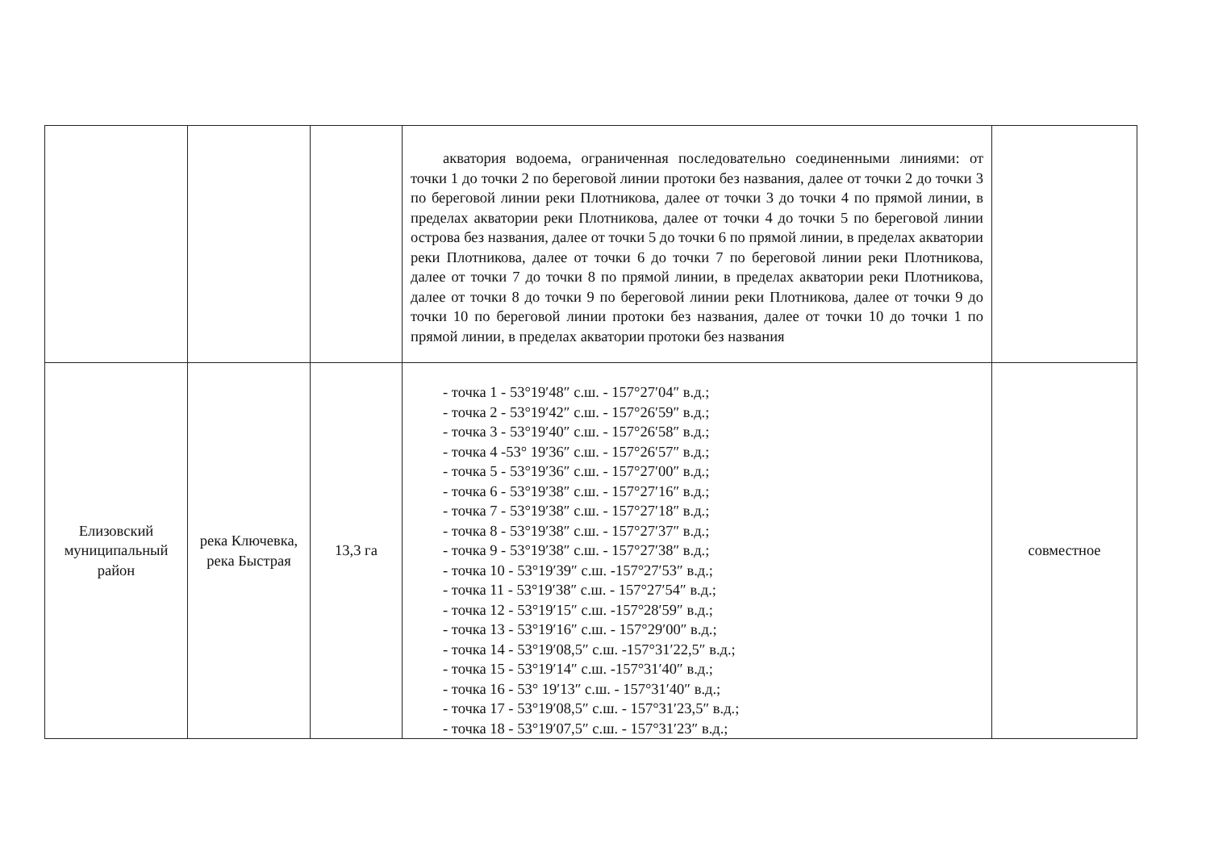| | | | акватория водоема, ограниченная последовательно соединенными линиями: от точки 1 до точки 2 по береговой линии протоки без названия, далее от точки 2 до точки 3 по береговой линии реки Плотникова, далее от точки 3 до точки 4 по прямой линии, в пределах акватории реки Плотникова, далее от точки 4 до точки 5 по береговой линии острова без названия, далее от точки 5 до точки 6 по прямой линии, в пределах акватории реки Плотникова, далее от точки 6 до точки 7 по береговой линии реки Плотникова, далее от точки 7 до точки 8 по прямой линии, в пределах акватории реки Плотникова, далее от точки 8 до точки 9 по береговой линии реки Плотникова, далее от точки 9 до точки 10 по береговой линии протоки без названия, далее от точки 10 до точки 1 по прямой линии, в пределах акватории протоки без названия | |
| Елизовский муниципальный район | река Ключевка, река Быстрая | 13,3 га | - точка 1 - 53°19′48″ с.ш. - 157°27′04″ в.д.; - точка 2 - 53°19′42″ с.ш. - 157°26′59″ в.д.; - точка 3 - 53°19′40″ с.ш. - 157°26′58″ в.д.; - точка 4 -53° 19′36″ с.ш. - 157°26′57″ в.д.; - точка 5 - 53°19′36″ с.ш. - 157°27′00″ в.д.; - точка 6 - 53°19′38″ с.ш. - 157°27′16″ в.д.; - точка 7 - 53°19′38″ с.ш. - 157°27′18″ в.д.; - точка 8 - 53°19′38″ с.ш. - 157°27′37″ в.д.; - точка 9 - 53°19′38″ с.ш. - 157°27′38″ в.д.; - точка 10 - 53°19′39″ с.ш. -157°27′53″ в.д.; - точка 11 - 53°19′38″ с.ш. - 157°27′54″ в.д.; - точка 12 - 53°19′15″ с.ш. -157°28′59″ в.д.; - точка 13 - 53°19′16″ с.ш. - 157°29′00″ в.д.; - точка 14 - 53°19′08,5″ с.ш. -157°31′22,5″ в.д.; - точка 15 - 53°19′14″ с.ш. -157°31′40″ в.д.; - точка 16 - 53° 19′13″ с.ш. - 157°31′40″ в.д.; - точка 17 - 53°19′08,5″ с.ш. - 157°31′23,5″ в.д.; - точка 18 - 53°19′07,5″ с.ш. - 157°31′23″ в.д.; | совместное |